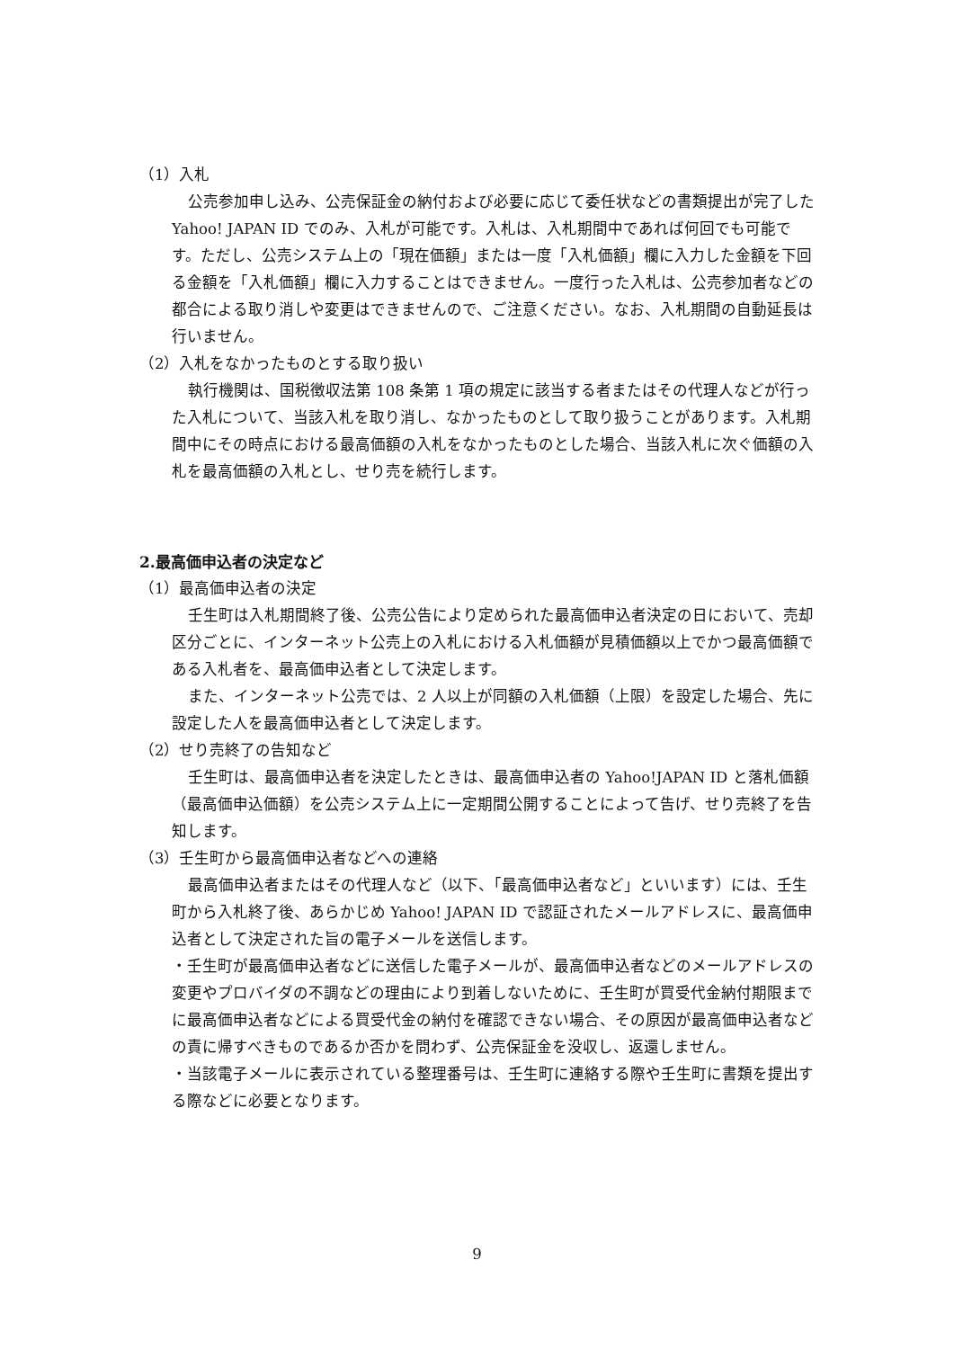（1）入札
公売参加申し込み、公売保証金の納付および必要に応じて委任状などの書類提出が完了した Yahoo! JAPAN ID でのみ、入札が可能です。入札は、入札期間中であれば何回でも可能です。ただし、公売システム上の「現在価額」または一度「入札価額」欄に入力した金額を下回る金額を「入札価額」欄に入力することはできません。一度行った入札は、公売参加者などの都合による取り消しや変更はできませんので、ご注意ください。なお、入札期間の自動延長は行いません。
（2）入札をなかったものとする取り扱い
執行機関は、国税徴収法第 108 条第 1 項の規定に該当する者またはその代理人などが行った入札について、当該入札を取り消し、なかったものとして取り扱うことがあります。入札期間中にその時点における最高価額の入札をなかったものとした場合、当該入札に次ぐ価額の入札を最高価額の入札とし、せり売を続行します。
2.最高価申込者の決定など
（1）最高価申込者の決定
壬生町は入札期間終了後、公売公告により定められた最高価申込者決定の日において、売却区分ごとに、インターネット公売上の入札における入札価額が見積価額以上でかつ最高価額である入札者を、最高価申込者として決定します。
また、インターネット公売では、2 人以上が同額の入札価額（上限）を設定した場合、先に設定した人を最高価申込者として決定します。
（2）せり売終了の告知など
壬生町は、最高価申込者を決定したときは、最高価申込者の Yahoo!JAPAN ID と落札価額（最高価申込価額）を公売システム上に一定期間公開することによって告げ、せり売終了を告知します。
（3）壬生町から最高価申込者などへの連絡
最高価申込者またはその代理人など（以下、「最高価申込者など」といいます）には、壬生町から入札終了後、あらかじめ Yahoo! JAPAN ID で認証されたメールアドレスに、最高価申込者として決定された旨の電子メールを送信します。
・壬生町が最高価申込者などに送信した電子メールが、最高価申込者などのメールアドレスの変更やプロバイダの不調などの理由により到着しないために、壬生町が買受代金納付期限までに最高価申込者などによる買受代金の納付を確認できない場合、その原因が最高価申込者などの責に帰すべきものであるか否かを問わず、公売保証金を没収し、返還しません。
・当該電子メールに表示されている整理番号は、壬生町に連絡する際や壬生町に書類を提出する際などに必要となります。
9